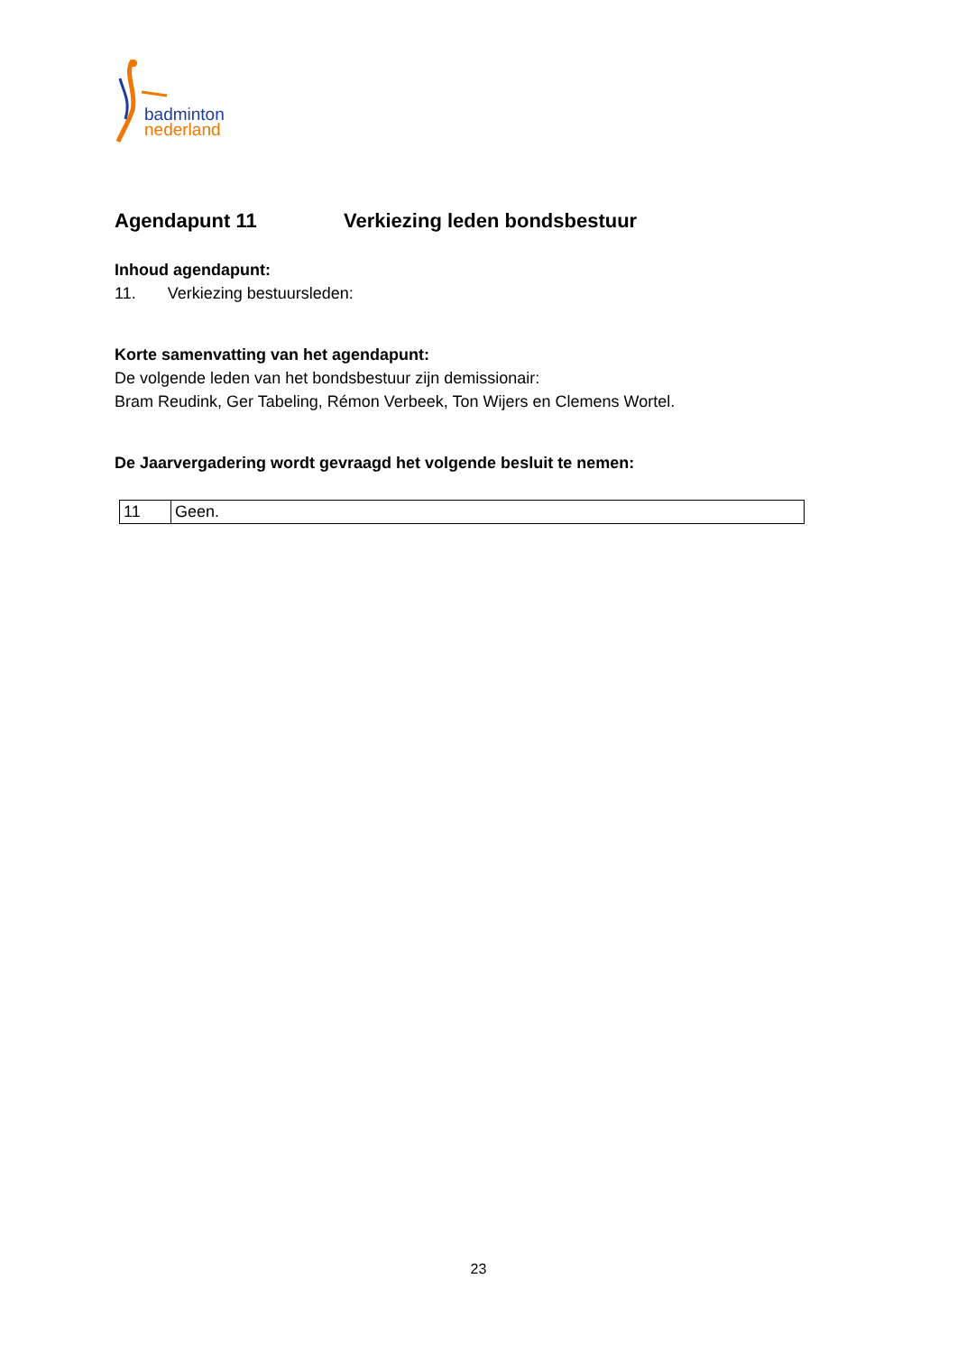badminton
nederland
Agendapunt 11 Verkiezing leden bondsbestuur
Inhoud agendapunt:
11. Verkiezing bestuursleden:
Korte samenvatting van het agendapunt:
De volgende leden van het bondsbestuur zijn demissionair:
Bram Reudink, Ger Tabeling, Rémon Verbeek, Ton Wijers en Clemens Wortel.
De Jaarvergadering wordt gevraagd het volgende besluit te nemen:
| 11 | Geen. |
23